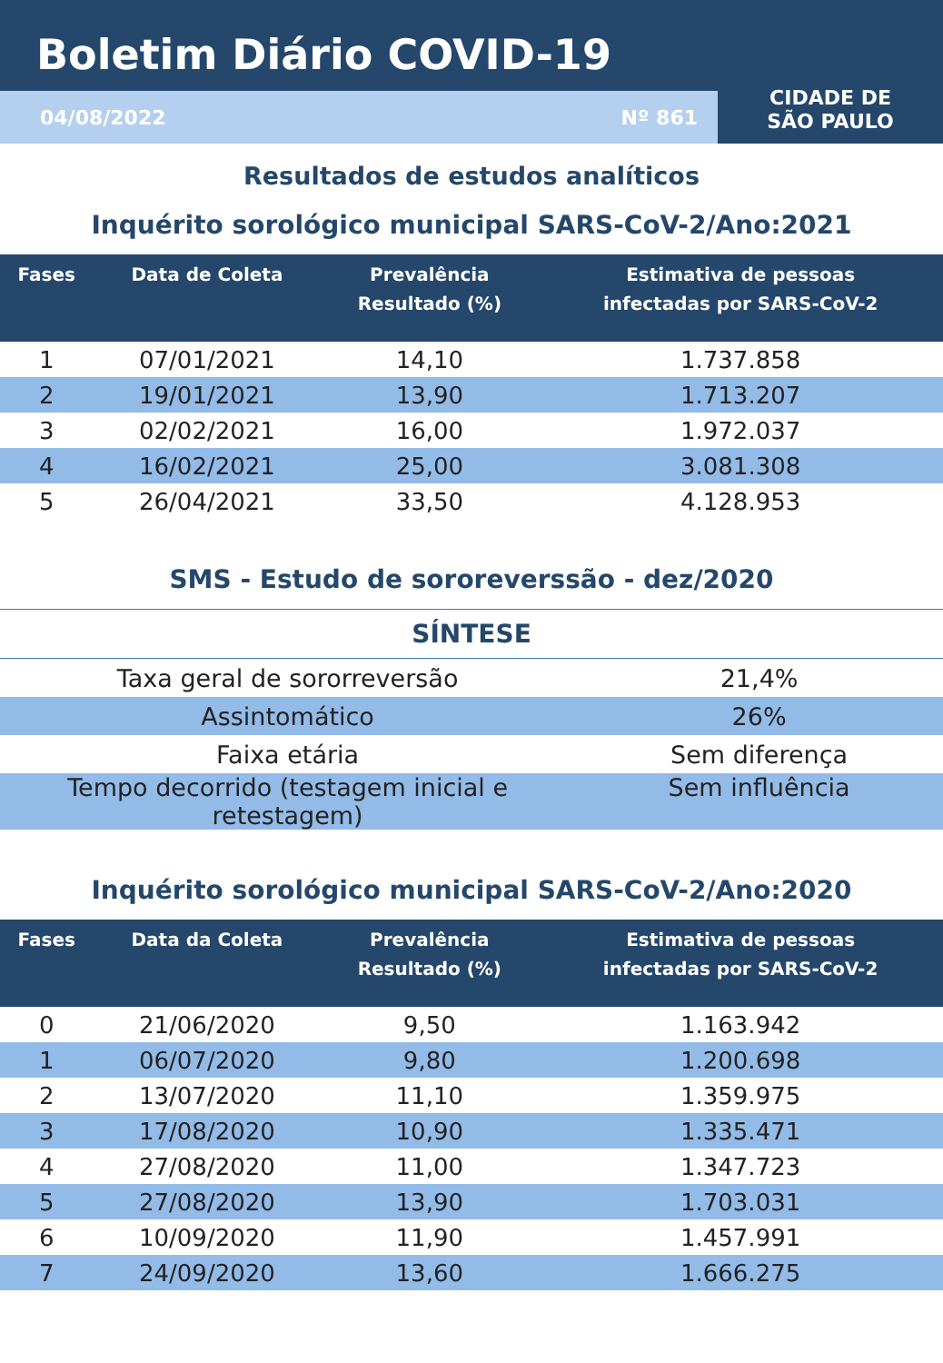Boletim Diário COVID-19
04/08/2022 Nº 861
CIDADE DE
SÃO PAULO
Resultados de estudos analíticos
Inquérito sorológico municipal SARS-CoV-2/Ano:2021
| Fases | Data de Coleta | Prevalência Resultado (%) | Estimativa de pessoas infectadas por SARS-CoV-2 |
| --- | --- | --- | --- |
| 1 | 07/01/2021 | 14,10 | 1.737.858 |
| 2 | 19/01/2021 | 13,90 | 1.713.207 |
| 3 | 02/02/2021 | 16,00 | 1.972.037 |
| 4 | 16/02/2021 | 25,00 | 3.081.308 |
| 5 | 26/04/2021 | 33,50 | 4.128.953 |
SMS - Estudo de sororeverssão - dez/2020
SÍNTESE
| Taxa geral de sororreversão | 21,4% |
| Assintomático | 26% |
| Faixa etária | Sem diferença |
| Tempo decorrido (testagem inicial e retestagem) | Sem influência |
Inquérito sorológico municipal SARS-CoV-2/Ano:2020
| Fases | Data da Coleta | Prevalência Resultado (%) | Estimativa de pessoas infectadas por SARS-CoV-2 |
| --- | --- | --- | --- |
| 0 | 21/06/2020 | 9,50 | 1.163.942 |
| 1 | 06/07/2020 | 9,80 | 1.200.698 |
| 2 | 13/07/2020 | 11,10 | 1.359.975 |
| 3 | 17/08/2020 | 10,90 | 1.335.471 |
| 4 | 27/08/2020 | 11,00 | 1.347.723 |
| 5 | 27/08/2020 | 13,90 | 1.703.031 |
| 6 | 10/09/2020 | 11,90 | 1.457.991 |
| 7 | 24/09/2020 | 13,60 | 1.666.275 |